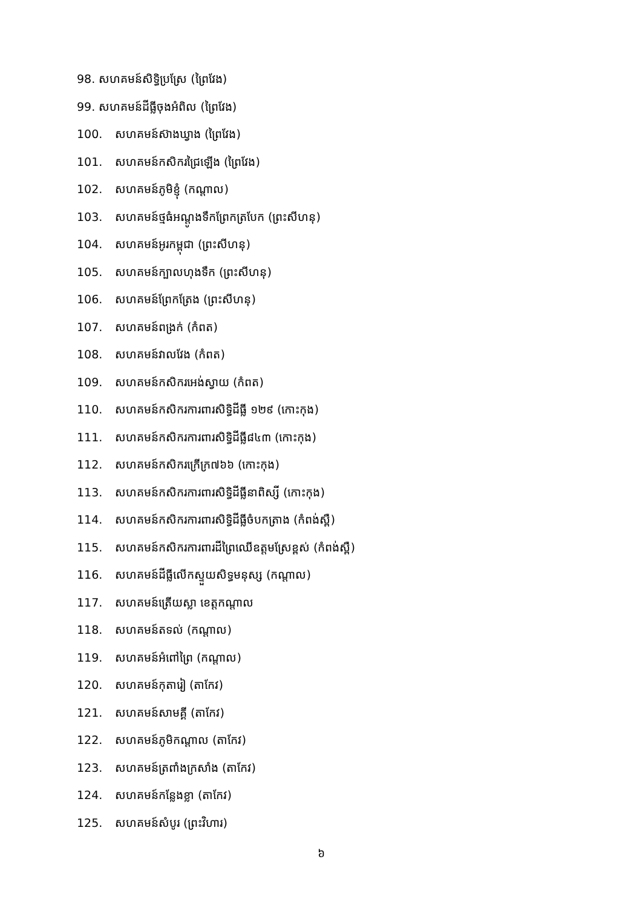98. សហគមន៍សិទ្ធិប្រស្រែ (ព្រៃវែង)
99. សហគមន៍ដីធ្លីចុងអំពិល (ព្រៃវែង)
100. សហគមន៍ស៊ាងឃ្វាង (ព្រៃវែង)
101. សហគមន៍កសិករជ្រៃឡើង (ព្រៃវែង)
102. សហគមន៍ភូមិខ្ញុំ (កណ្តាល)
103. សហគមន៍ថ្មធំអណ្តូងទឹកព្រែកត្របែក (ព្រះសីហនុ)
104. សហគមន៍អូរកម្ពុជា (ព្រះសីហនុ)
105. សហគមន៍ក្បាលហុងទឹក (ព្រះសីហនុ)
106. សហគមន៍ព្រែកត្រែង (ព្រះសីហនុ)
107. សហគមន៍ពង្រក់ (កំពត)
108. សហគមន៍វាលវែង (កំពត)
109. សហគមន៍កសិករអេង់ស្វាយ (កំពត)
110. សហគមន៍កសិករការពារសិទ្ធិដីធ្លី ១២៩ (កោះកុង)
111. សហគមន៍កសិករការពារសិទ្ធិដីធ្លី៨៤៣ (កោះកុង)
112. សហគមន៍កសិករក្រើក្រ៧៦៦ (កោះកុង)
113. សហគមន៍កសិករការពារសិទ្ធិដីធ្លីនាពិស្សី (កោះកុង)
114. សហគមន៍កសិករការពារសិទ្ធិដីធ្លីចំបកត្រាង (កំពង់ស្ពឺ)
115. សហគមន៍កសិករការពារដីព្រៃឈើឧត្តមស្រែខ្ពស់ (កំពង់ស្ពឺ)
116. សហគមន៍ដីធ្លីលើកស្ទួយសិទ្ធមនុស្ស (កណ្តាល)
117. សហគមន៍ត្រើយស្លា ខេត្តកណ្តាល
118. សហគមន៍តទល់ (កណ្តាល)
119. សហគមន៍អំពៅព្រៃ (កណ្តាល)
120. សហគមន៍កុតារៀ (តាកែវ)
121. សហគមន៍សាមគ្គី (តាកែវ)
122. សហគមន៍ភូមិកណ្តាល (តាកែវ)
123. សហគមន៍ត្រពាំងក្រសាំង (តាកែវ)
124. សហគមន៍កន្លែងខ្លា (តាកែវ)
125. សហគមន៍សំបូរ (ព្រះវិហារ)
៦